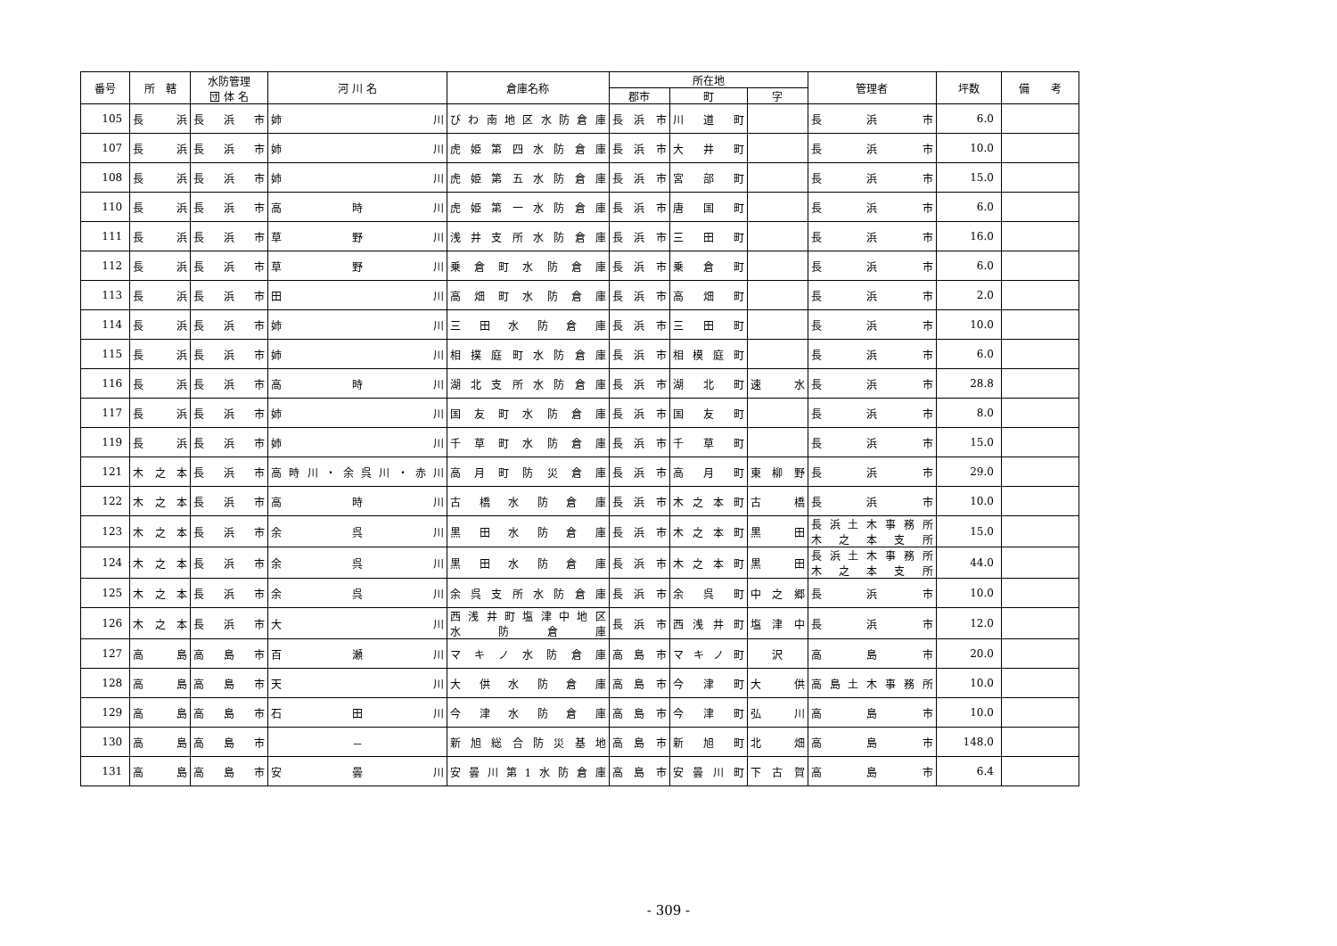| 番号 | 所 轄 | 水防管理 団 体 名 | 河 川 名 | 倉庫名称 | 所在地 | | | 管理者 | 坪数 | 備 考 |
| --- | --- | --- | --- | --- | --- | --- | --- | --- | --- | --- |
| | | | | | 郡市 | 町 | 字 | | | |
| 105 | 長浜 | 長浜市 | 姉川 | びわ南地区水防倉庫 | 長浜市 | 川道町 | | 長浜市 | 6.0 | |
| 107 | 長浜 | 長浜市 | 姉川 | 虎姫第四水防倉庫 | 長浜市 | 大井町 | | 長浜市 | 10.0 | |
| 108 | 長浜 | 長浜市 | 姉川 | 虎姫第五水防倉庫 | 長浜市 | 宮部町 | | 長浜市 | 15.0 | |
| 110 | 長浜 | 長浜市 | 高時川 | 虎姫第一水防倉庫 | 長浜市 | 唐国町 | | 長浜市 | 6.0 | |
| 111 | 長浜 | 長浜市 | 草野川 | 浅井支所水防倉庫 | 長浜市 | 三田町 | | 長浜市 | 16.0 | |
| 112 | 長浜 | 長浜市 | 草野川 | 乗倉町水防倉庫 | 長浜市 | 乗倉町 | | 長浜市 | 6.0 | |
| 113 | 長浜 | 長浜市 | 田川 | 高畑町水防倉庫 | 長浜市 | 高畑町 | | 長浜市 | 2.0 | |
| 114 | 長浜 | 長浜市 | 姉川 | 三田水防倉庫 | 長浜市 | 三田町 | | 長浜市 | 10.0 | |
| 115 | 長浜 | 長浜市 | 姉川 | 相撲庭町水防倉庫 | 長浜市 | 相模庭町 | | 長浜市 | 6.0 | |
| 116 | 長浜 | 長浜市 | 高時川 | 湖北支所水防倉庫 | 長浜市 | 湖北町 | 速水 | 長浜市 | 28.8 | |
| 117 | 長浜 | 長浜市 | 姉川 | 国友町水防倉庫 | 長浜市 | 国友町 | | 長浜市 | 8.0 | |
| 119 | 長浜 | 長浜市 | 姉川 | 千草町水防倉庫 | 長浜市 | 千草町 | | 長浜市 | 15.0 | |
| 121 | 木之本 | 長浜市 | 高時川・余呉川・赤川 | 高月町防災倉庫 | 長浜市 | 高月町 | 東柳野 | 長浜市 | 29.0 | |
| 122 | 木之本 | 長浜市 | 高時川 | 古橋水防倉庫 | 長浜市 | 木之本町 | 古橋 | 長浜市 | 10.0 | |
| 123 | 木之本 | 長浜市 | 余呉川 | 黒田水防倉庫 | 長浜市 | 木之本町 | 黒田 | 長浜土木事務所 木之本支所 | 15.0 | |
| 124 | 木之本 | 長浜市 | 余呉川 | 黒田水防倉庫 | 長浜市 | 木之本町 | 黒田 | 長浜土木事務所 木之本支所 | 44.0 | |
| 125 | 木之本 | 長浜市 | 余呉川 | 余呉支所水防倉庫 | 長浜市 | 余呉町 | 中之郷 | 長浜市 | 10.0 | |
| 126 | 木之本 | 長浜市 | 大川 | 西浅井町塩津中地区 水防倉庫 | 長浜市 | 西浅井町 | 塩津中 | 長浜市 | 12.0 | |
| 127 | 高島 | 高島市 | 百瀬川 | マキノ水防倉庫 | 高島市 | マキノ町 | 沢 | 高島市 | 20.0 | |
| 128 | 高島 | 高島市 | 天川 | 大供水防倉庫 | 高島市 | 今津町 | 大供 | 高島土木事務所 | 10.0 | |
| 129 | 高島 | 高島市 | 石田川 | 今津水防倉庫 | 高島市 | 今津町 | 弘川 | 高島市 | 10.0 | |
| 130 | 高島 | 高島市 | － | 新旭総合防災基地 | 高島市 | 新旭町 | 北畑 | 高島市 | 148.0 | |
| 131 | 高島 | 高島市 | 安曇川 | 安曇川第1水防倉庫 | 高島市 | 安曇川町 | 下古賀 | 高島市 | 6.4 | |
- 309 -